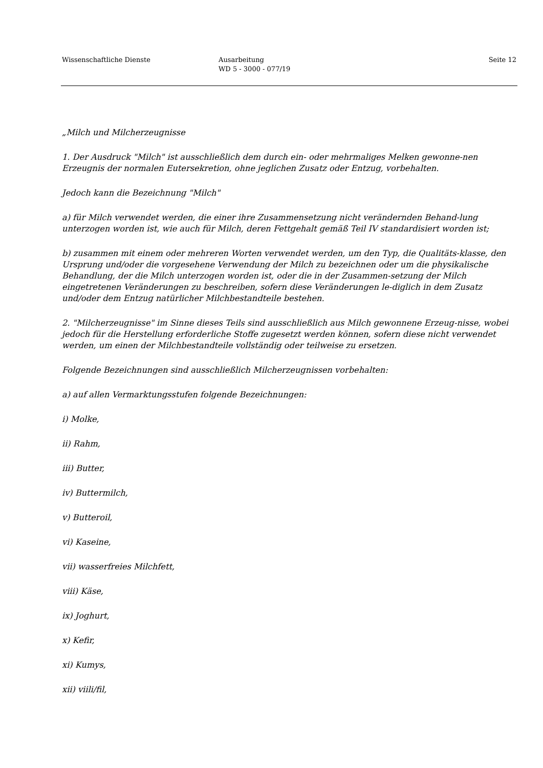Wissenschaftliche Dienste Ausarbeitung
WD 5 - 3000 - 077/19
Seite 12
„Milch und Milcherzeugnisse
1. Der Ausdruck "Milch" ist ausschließlich dem durch ein- oder mehrmaliges Melken gewonne-nen Erzeugnis der normalen Eutersekretion, ohne jeglichen Zusatz oder Entzug, vorbehalten.
Jedoch kann die Bezeichnung "Milch"
a) für Milch verwendet werden, die einer ihre Zusammensetzung nicht verändernden Behand-lung unterzogen worden ist, wie auch für Milch, deren Fettgehalt gemäß Teil IV standardisiert worden ist;
b) zusammen mit einem oder mehreren Worten verwendet werden, um den Typ, die Qualitäts-klasse, den Ursprung und/oder die vorgesehene Verwendung der Milch zu bezeichnen oder um die physikalische Behandlung, der die Milch unterzogen worden ist, oder die in der Zusammen-setzung der Milch eingetretenen Veränderungen zu beschreiben, sofern diese Veränderungen le-diglich in dem Zusatz und/oder dem Entzug natürlicher Milchbestandteile bestehen.
2. "Milcherzeugnisse" im Sinne dieses Teils sind ausschließlich aus Milch gewonnene Erzeug-nisse, wobei jedoch für die Herstellung erforderliche Stoffe zugesetzt werden können, sofern diese nicht verwendet werden, um einen der Milchbestandteile vollständig oder teilweise zu ersetzen.
Folgende Bezeichnungen sind ausschließlich Milcherzeugnissen vorbehalten:
a) auf allen Vermarktungsstufen folgende Bezeichnungen:
i) Molke,
ii) Rahm,
iii) Butter,
iv) Buttermilch,
v) Butteroil,
vi) Kaseine,
vii) wasserfreies Milchfett,
viii) Käse,
ix) Joghurt,
x) Kefir,
xi) Kumys,
xii) viili/fil,